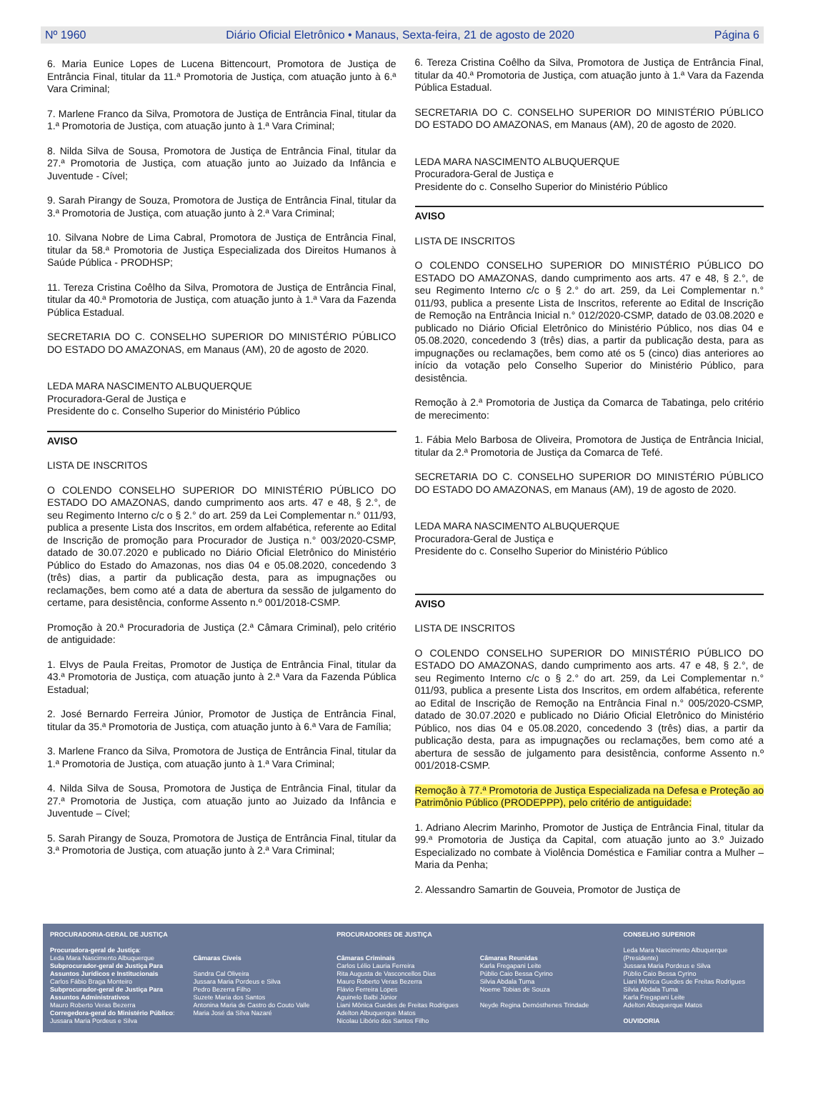Nº 1960 Diário Oficial Eletrônico • Manaus, Sexta-feira, 21 de agosto de 2020 Página 6
6. Maria Eunice Lopes de Lucena Bittencourt, Promotora de Justiça de Entrância Final, titular da 11.ª Promotoria de Justiça, com atuação junto à 6.ª Vara Criminal;
7. Marlene Franco da Silva, Promotora de Justiça de Entrância Final, titular da 1.ª Promotoria de Justiça, com atuação junto à 1.ª Vara Criminal;
8. Nilda Silva de Sousa, Promotora de Justiça de Entrância Final, titular da 27.ª Promotoria de Justiça, com atuação junto ao Juizado da Infância e Juventude - Cível;
9. Sarah Pirangy de Souza, Promotora de Justiça de Entrância Final, titular da 3.ª Promotoria de Justiça, com atuação junto à 2.ª Vara Criminal;
10. Silvana Nobre de Lima Cabral, Promotora de Justiça de Entrância Final, titular da 58.ª Promotoria de Justiça Especializada dos Direitos Humanos à Saúde Pública - PRODHSP;
11. Tereza Cristina Coêlho da Silva, Promotora de Justiça de Entrância Final, titular da 40.ª Promotoria de Justiça, com atuação junto à 1.ª Vara da Fazenda Pública Estadual.
SECRETARIA DO C. CONSELHO SUPERIOR DO MINISTÉRIO PÚBLICO DO ESTADO DO AMAZONAS, em Manaus (AM), 20 de agosto de 2020.
LEDA MARA NASCIMENTO ALBUQUERQUE
Procuradora-Geral de Justiça e
Presidente do c. Conselho Superior do Ministério Público
AVISO
LISTA DE INSCRITOS
O COLENDO CONSELHO SUPERIOR DO MINISTÉRIO PÚBLICO DO ESTADO DO AMAZONAS, dando cumprimento aos arts. 47 e 48, § 2.°, de seu Regimento Interno c/c o § 2.° do art. 259 da Lei Complementar n.° 011/93, publica a presente Lista dos Inscritos, em ordem alfabética, referente ao Edital de Inscrição de promoção para Procurador de Justiça n.° 003/2020-CSMP, datado de 30.07.2020 e publicado no Diário Oficial Eletrônico do Ministério Público do Estado do Amazonas, nos dias 04 e 05.08.2020, concedendo 3 (três) dias, a partir da publicação desta, para as impugnações ou reclamações, bem como até a data de abertura da sessão de julgamento do certame, para desistência, conforme Assento n.º 001/2018-CSMP.
Promoção à 20.ª Procuradoria de Justiça (2.ª Câmara Criminal), pelo critério de antiguidade:
1. Elvys de Paula Freitas, Promotor de Justiça de Entrância Final, titular da 43.ª Promotoria de Justiça, com atuação junto à 2.ª Vara da Fazenda Pública Estadual;
2. José Bernardo Ferreira Júnior, Promotor de Justiça de Entrância Final, titular da 35.ª Promotoria de Justiça, com atuação junto à 6.ª Vara de Família;
3. Marlene Franco da Silva, Promotora de Justiça de Entrância Final, titular da 1.ª Promotoria de Justiça, com atuação junto à 1.ª Vara Criminal;
4. Nilda Silva de Sousa, Promotora de Justiça de Entrância Final, titular da 27.ª Promotoria de Justiça, com atuação junto ao Juizado da Infância e Juventude – Cível;
5. Sarah Pirangy de Souza, Promotora de Justiça de Entrância Final, titular da 3.ª Promotoria de Justiça, com atuação junto à 2.ª Vara Criminal;
6. Tereza Cristina Coêlho da Silva, Promotora de Justiça de Entrância Final, titular da 40.ª Promotoria de Justiça, com atuação junto à 1.ª Vara da Fazenda Pública Estadual.
SECRETARIA DO C. CONSELHO SUPERIOR DO MINISTÉRIO PÚBLICO DO ESTADO DO AMAZONAS, em Manaus (AM), 20 de agosto de 2020.
LEDA MARA NASCIMENTO ALBUQUERQUE
Procuradora-Geral de Justiça e
Presidente do c. Conselho Superior do Ministério Público
AVISO
LISTA DE INSCRITOS
O COLENDO CONSELHO SUPERIOR DO MINISTÉRIO PÚBLICO DO ESTADO DO AMAZONAS, dando cumprimento aos arts. 47 e 48, § 2.°, de seu Regimento Interno c/c o § 2.° do art. 259, da Lei Complementar n.° 011/93, publica a presente Lista de Inscritos, referente ao Edital de Inscrição de Remoção na Entrância Inicial n.° 012/2020-CSMP, datado de 03.08.2020 e publicado no Diário Oficial Eletrônico do Ministério Público, nos dias 04 e 05.08.2020, concedendo 3 (três) dias, a partir da publicação desta, para as impugnações ou reclamações, bem como até os 5 (cinco) dias anteriores ao início da votação pelo Conselho Superior do Ministério Público, para desistência.
Remoção à 2.ª Promotoria de Justiça da Comarca de Tabatinga, pelo critério de merecimento:
1. Fábia Melo Barbosa de Oliveira, Promotora de Justiça de Entrância Inicial, titular da 2.ª Promotoria de Justiça da Comarca de Tefé.
SECRETARIA DO C. CONSELHO SUPERIOR DO MINISTÉRIO PÚBLICO DO ESTADO DO AMAZONAS, em Manaus (AM), 19 de agosto de 2020.
LEDA MARA NASCIMENTO ALBUQUERQUE
Procuradora-Geral de Justiça e
Presidente do c. Conselho Superior do Ministério Público
AVISO
LISTA DE INSCRITOS
O COLENDO CONSELHO SUPERIOR DO MINISTÉRIO PÚBLICO DO ESTADO DO AMAZONAS, dando cumprimento aos arts. 47 e 48, § 2.°, de seu Regimento Interno c/c o § 2.° do art. 259, da Lei Complementar n.° 011/93, publica a presente Lista dos Inscritos, em ordem alfabética, referente ao Edital de Inscrição de Remoção na Entrância Final n.° 005/2020-CSMP, datado de 30.07.2020 e publicado no Diário Oficial Eletrônico do Ministério Público, nos dias 04 e 05.08.2020, concedendo 3 (três) dias, a partir da publicação desta, para as impugnações ou reclamações, bem como até a abertura de sessão de julgamento para desistência, conforme Assento n.º 001/2018-CSMP.
Remoção à 77.ª Promotoria de Justiça Especializada na Defesa e Proteção ao Patrimônio Público (PRODEPPP), pelo critério de antiguidade:
1. Adriano Alecrim Marinho, Promotor de Justiça de Entrância Final, titular da 99.ª Promotoria de Justiça da Capital, com atuação junto ao 3.º Juizado Especializado no combate à Violência Doméstica e Familiar contra a Mulher – Maria da Penha;
2. Alessandro Samartin de Gouveia, Promotor de Justiça de
PROCURADORIA-GERAL DE JUSTIÇA
Procuradora-geral de Justiça:
Leda Mara Nascimento Albuquerque
Subprocurador-geral de Justiça Para Assuntos Jurídicos e Institucionais
Carlos Fábio Braga Monteiro
Subprocurador-geral de Justiça Para Assuntos Administrativos
Mauro Roberto Veras Bezerra
Corregedora-geral do Ministério Público:
Jussara Maria Pordeus e Silva
Câmaras Cíveis
Sandra Cal Oliveira
Jussara Maria Pordeus e Silva
Pedro Bezerra Filho
Suzete Maria dos Santos
Antonina Maria de Castro do Couto Valle
Maria José da Silva Nazaré
PROCURADORES DE JUSTIÇA
Câmaras Criminais
Carlos Lélio Lauria Ferreira
Rita Augusta de Vasconcellos Dias
Mauro Roberto Veras Bezerra
Flávio Ferreira Lopes
Aguinelo Balbi Júnior
Liani Mônica Guedes de Freitas Rodrigues
Adelton Albuquerque Matos
Nicolau Libório dos Santos Filho
Câmaras Reunidas
Karla Fregapani Leite
Públio Caio Bessa Cyrino
Silvia Abdala Tuma
Noeme Tobias de Souza
Neyde Regina Demósthenes Trindade
CONSELHO SUPERIOR
Leda Mara Nascimento Albuquerque (Presidente)
Jussara Maria Pordeus e Silva
Públio Caio Bessa Cyrino
Liani Mônica Guedes de Freitas Rodrigues
Silvia Abdala Tuma
Karla Fregapani Leite
Adelton Albuquerque Matos
OUVIDORIA